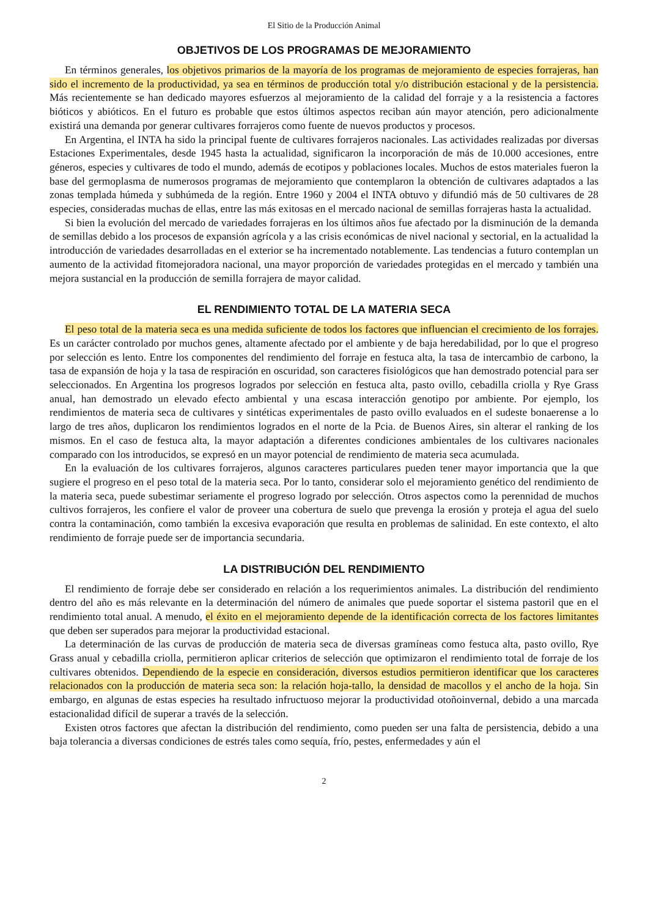El Sitio de la Producción Animal
OBJETIVOS DE LOS PROGRAMAS DE MEJORAMIENTO
En términos generales, los objetivos primarios de la mayoría de los programas de mejoramiento de especies forrajeras, han sido el incremento de la productividad, ya sea en términos de producción total y/o distribución estacional y de la persistencia. Más recientemente se han dedicado mayores esfuerzos al mejoramiento de la calidad del forraje y a la resistencia a factores bióticos y abióticos. En el futuro es probable que estos últimos aspectos reciban aún mayor atención, pero adicionalmente existirá una demanda por generar cultivares forrajeros como fuente de nuevos productos y procesos.
En Argentina, el INTA ha sido la principal fuente de cultivares forrajeros nacionales. Las actividades realizadas por diversas Estaciones Experimentales, desde 1945 hasta la actualidad, significaron la incorporación de más de 10.000 accesiones, entre géneros, especies y cultivares de todo el mundo, además de ecotipos y poblaciones locales. Muchos de estos materiales fueron la base del germoplasma de numerosos programas de mejoramiento que contemplaron la obtención de cultivares adaptados a las zonas templada húmeda y subhúmeda de la región. Entre 1960 y 2004 el INTA obtuvo y difundió más de 50 cultivares de 28 especies, consideradas muchas de ellas, entre las más exitosas en el mercado nacional de semillas forrajeras hasta la actualidad.
Si bien la evolución del mercado de variedades forrajeras en los últimos años fue afectado por la disminución de la demanda de semillas debido a los procesos de expansión agrícola y a las crisis económicas de nivel nacional y sectorial, en la actualidad la introducción de variedades desarrolladas en el exterior se ha incrementado notablemente. Las tendencias a futuro contemplan un aumento de la actividad fitomejoradora nacional, una mayor proporción de variedades protegidas en el mercado y también una mejora sustancial en la producción de semilla forrajera de mayor calidad.
EL RENDIMIENTO TOTAL DE LA MATERIA SECA
El peso total de la materia seca es una medida suficiente de todos los factores que influencian el crecimiento de los forrajes. Es un carácter controlado por muchos genes, altamente afectado por el ambiente y de baja heredabilidad, por lo que el progreso por selección es lento. Entre los componentes del rendimiento del forraje en festuca alta, la tasa de intercambio de carbono, la tasa de expansión de hoja y la tasa de respiración en oscuridad, son caracteres fisiológicos que han demostrado potencial para ser seleccionados. En Argentina los progresos logrados por selección en festuca alta, pasto ovillo, cebadilla criolla y Rye Grass anual, han demostrado un elevado efecto ambiental y una escasa interacción genotipo por ambiente. Por ejemplo, los rendimientos de materia seca de cultivares y sintéticas experimentales de pasto ovillo evaluados en el sudeste bonaerense a lo largo de tres años, duplicaron los rendimientos logrados en el norte de la Pcia. de Buenos Aires, sin alterar el ranking de los mismos. En el caso de festuca alta, la mayor adaptación a diferentes condiciones ambientales de los cultivares nacionales comparado con los introducidos, se expresó en un mayor potencial de rendimiento de materia seca acumulada.
En la evaluación de los cultivares forrajeros, algunos caracteres particulares pueden tener mayor importancia que la que sugiere el progreso en el peso total de la materia seca. Por lo tanto, considerar solo el mejoramiento genético del rendimiento de la materia seca, puede subestimar seriamente el progreso logrado por selección. Otros aspectos como la perennidad de muchos cultivos forrajeros, les confiere el valor de proveer una cobertura de suelo que prevenga la erosión y proteja el agua del suelo contra la contaminación, como también la excesiva evaporación que resulta en problemas de salinidad. En este contexto, el alto rendimiento de forraje puede ser de importancia secundaria.
LA DISTRIBUCIÓN DEL RENDIMIENTO
El rendimiento de forraje debe ser considerado en relación a los requerimientos animales. La distribución del rendimiento dentro del año es más relevante en la determinación del número de animales que puede soportar el sistema pastoril que en el rendimiento total anual. A menudo, el éxito en el mejoramiento depende de la identificación correcta de los factores limitantes que deben ser superados para mejorar la productividad estacional.
La determinación de las curvas de producción de materia seca de diversas gramíneas como festuca alta, pasto ovillo, Rye Grass anual y cebadilla criolla, permitieron aplicar criterios de selección que optimizaron el rendimiento total de forraje de los cultivares obtenidos. Dependiendo de la especie en consideración, diversos estudios permitieron identificar que los caracteres relacionados con la producción de materia seca son: la relación hoja-tallo, la densidad de macollos y el ancho de la hoja. Sin embargo, en algunas de estas especies ha resultado infructuoso mejorar la productividad otoñoinvernal, debido a una marcada estacionalidad difícil de superar a través de la selección.
Existen otros factores que afectan la distribución del rendimiento, como pueden ser una falta de persistencia, debido a una baja tolerancia a diversas condiciones de estrés tales como sequía, frío, pestes, enfermedades y aún el
2